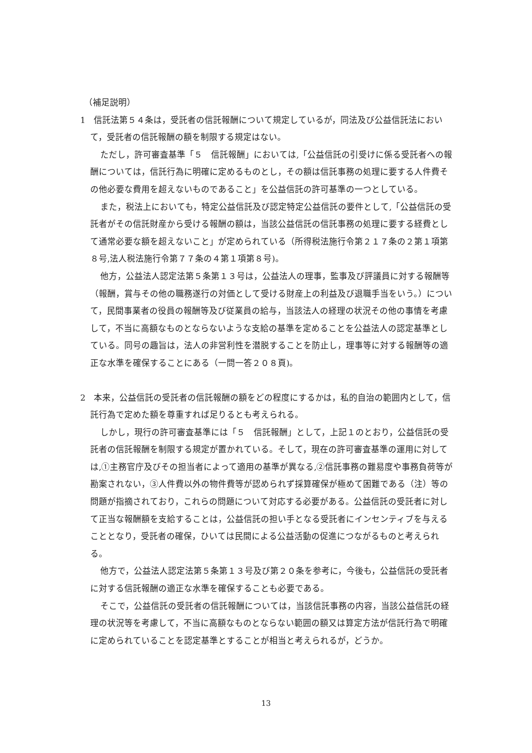（補足説明）
1　信託法第５４条は，受託者の信託報酬について規定しているが，同法及び公益信託法において，受託者の信託報酬の額を制限する規定はない。
ただし，許可審査基準「５　信託報酬」においては,「公益信託の引受けに係る受託者への報酬については，信託行為に明確に定めるものとし，その額は信託事務の処理に要する人件費その他必要な費用を超えないものであること」を公益信託の許可基準の一つとしている。
また，税法上においても，特定公益信託及び認定特定公益信託の要件として,「公益信託の受託者がその信託財産から受ける報酬の額は，当該公益信託の信託事務の処理に要する経費として通常必要な額を超えないこと」が定められている（所得税法施行令第２１７条の２第１項第８号,法人税法施行令第７７条の４第１項第８号)。
他方，公益法人認定法第５条第１３号は，公益法人の理事，監事及び評議員に対する報酬等（報酬，賞与その他の職務遂行の対価として受ける財産上の利益及び退職手当をいう。）について，民間事業者の役員の報酬等及び従業員の給与，当該法人の経理の状況その他の事情を考慮して，不当に高額なものとならないような支給の基準を定めることを公益法人の認定基準としている。同号の趣旨は，法人の非営利性を潜脱することを防止し，理事等に対する報酬等の適正な水準を確保することにある（一問一答２０８頁)。
2　本来，公益信託の受託者の信託報酬の額をどの程度にするかは，私的自治の範囲内として，信託行為で定めた額を尊重すれば足りるとも考えられる。
しかし，現行の許可審査基準には「５　信託報酬」として，上記１のとおり，公益信託の受託者の信託報酬を制限する規定が置かれている。そして，現在の許可審査基準の運用に対しては,①主務官庁及びその担当者によって適用の基準が異なる,②信託事務の難易度や事務負荷等が勘案されない，③人件費以外の物件費等が認められず採算確保が極めて困難である（注）等の問題が指摘されており，これらの問題について対応する必要がある。公益信託の受託者に対して正当な報酬額を支給することは，公益信託の担い手となる受託者にインセンティブを与えることとなり，受託者の確保，ひいては民間による公益活動の促進につながるものと考えられる。
他方で，公益法人認定法第５条第１３号及び第２０条を参考に，今後も，公益信託の受託者に対する信託報酬の適正な水準を確保することも必要である。
そこで，公益信託の受託者の信託報酬については，当該信託事務の内容，当該公益信託の経理の状況等を考慮して，不当に高額なものとならない範囲の額又は算定方法が信託行為で明確に定められていることを認定基準とすることが相当と考えられるが，どうか。
13